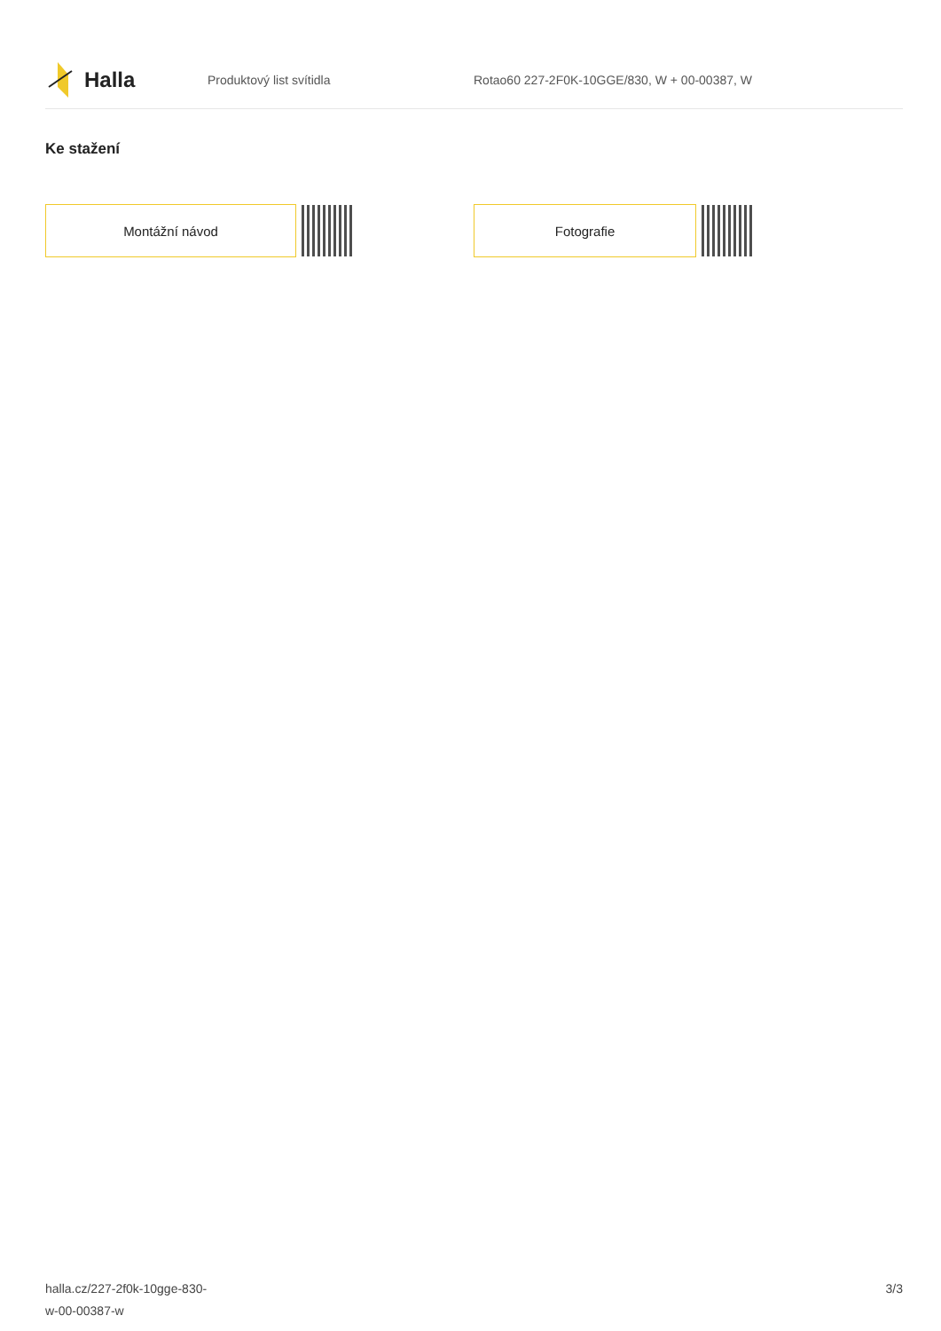Halla
Produktový list svítidla
Rotao60 227-2F0K-10GGE/830, W + 00-00387, W
Ke stažení
Montážní návod Fotografie
halla.cz/227-2f0k-10gge-830-
w-00-00387-w
3/3